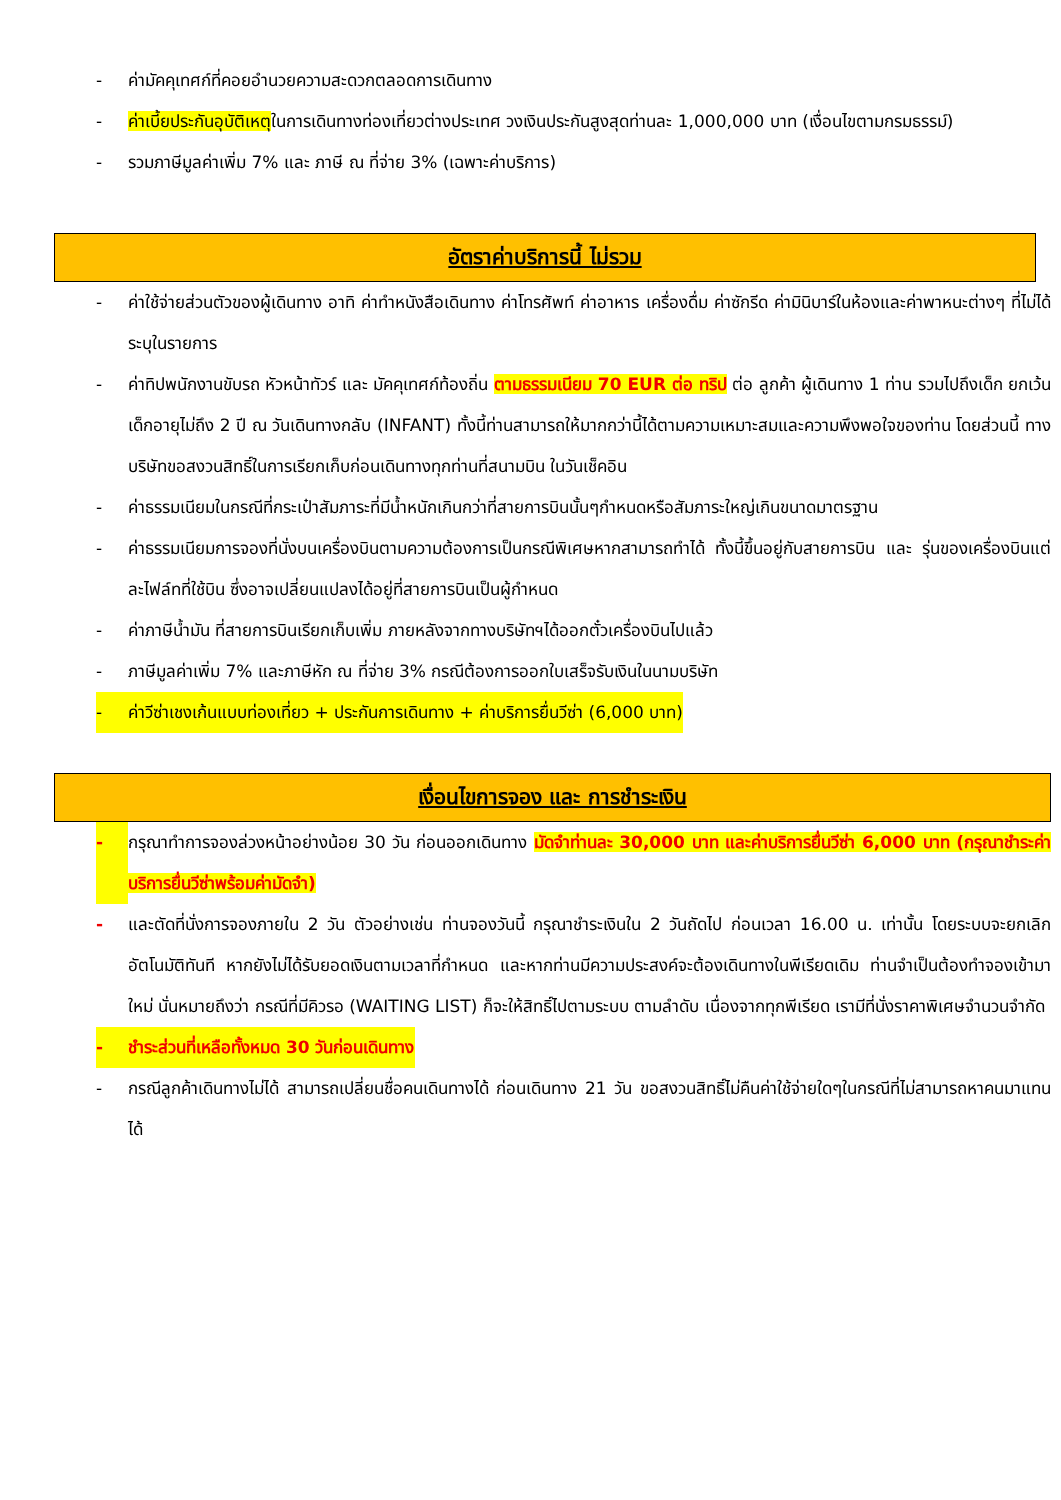- ค่ามัคคุเทศก์ที่คอยอำนวยความสะดวกตลอดการเดินทาง
- ค่าเบี้ยประกันอุบัติเหตุในการเดินทางท่องเที่ยวต่างประเทศ วงเงินประกันสูงสุดท่านละ 1,000,000 บาท (เงื่อนไขตามกรมธรรม์)
- รวมภาษีมูลค่าเพิ่ม 7% และ ภาษี ณ ที่จ่าย 3% (เฉพาะค่าบริการ)
อัตราค่าบริการนี้ ไม่รวม
- ค่าใช้จ่ายส่วนตัวของผู้เดินทาง อาทิ ค่าทำหนังสือเดินทาง ค่าโทรศัพท์ ค่าอาหาร เครื่องดื่ม ค่าซักรีด ค่ามินิบาร์ในห้องและค่าพาหนะต่างๆ ที่ไม่ได้ระบุในรายการ
- ค่าทิปพนักงานขับรถ หัวหน้าทัวร์ และ มัคคุเทศก์ท้องถิ่น ตามธรรมเนียม 70 EUR ต่อ ทริป ต่อ ลูกค้า ผู้เดินทาง 1 ท่าน รวมไปถึงเด็ก ยกเว้นเด็กอายุไม่ถึง 2 ปี ณ วันเดินทางกลับ (INFANT) ทั้งนี้ท่านสามารถให้มากกว่านี้ได้ตามความเหมาะสมและความพึงพอใจของท่าน โดยส่วนนี้ ทางบริษัทขอสงวนสิทธิ์ในการเรียกเก็บก่อนเดินทางทุกท่านที่สนามบิน ในวันเช็คอิน
- ค่าธรรมเนียมในกรณีที่กระเป๋าสัมภาระที่มีน้ำหนักเกินกว่าที่สายการบินนั้นๆกำหนดหรือสัมภาระใหญ่เกินขนาดมาตรฐาน
- ค่าธรรมเนียมการจองที่นั่งบนเครื่องบินตามความต้องการเป็นกรณีพิเศษหากสามารถทำได้ ทั้งนี้ขึ้นอยู่กับสายการบิน และ รุ่นของเครื่องบินแต่ละไฟล์ทที่ใช้บิน ซึ่งอาจเปลี่ยนแปลงได้อยู่ที่สายการบินเป็นผู้กำหนด
- ค่าภาษีน้ำมัน ที่สายการบินเรียกเก็บเพิ่ม ภายหลังจากทางบริษัทฯได้ออกตั๋วเครื่องบินไปแล้ว
- ภาษีมูลค่าเพิ่ม 7% และภาษีหัก ณ ที่จ่าย 3% กรณีต้องการออกใบเสร็จรับเงินในนามบริษัท
- ค่าวีซ่าเชงเก้นแบบท่องเที่ยว + ประกันการเดินทาง + ค่าบริการยื่นวีซ่า (6,000 บาท)
เงื่อนไขการจอง และ การชำระเงิน
- กรุณาทำการจองล่วงหน้าอย่างน้อย 30 วัน ก่อนออกเดินทาง มัดจำท่านละ 30,000 บาท และค่าบริการยื่นวีซ่า 6,000 บาท (กรุณาชำระค่าบริการยื่นวีซ่าพร้อมค่ามัดจำ)
- และตัดที่นั่งการจองภายใน 2 วัน ตัวอย่างเช่น ท่านจองวันนี้ กรุณาชำระเงินใน 2 วันถัดไป ก่อนเวลา 16.00 น. เท่านั้น โดยระบบจะยกเลิกอัตโนมัติทันที หากยังไม่ได้รับยอดเงินตามเวลาที่กำหนด และหากท่านมีความประสงค์จะต้องเดินทางในพีเรียดเดิม ท่านจำเป็นต้องทำจองเข้ามาใหม่ นั่นหมายถึงว่า กรณีที่มีคิวรอ (WAITING LIST) ก็จะให้สิทธิ์ไปตามระบบ ตามลำดับ เนื่องจากทุกพีเรียด เรามีที่นั่งราคาพิเศษจำนวนจำกัด
- ชำระส่วนที่เหลือทั้งหมด 30 วันก่อนเดินทาง
- กรณีลูกค้าเดินทางไม่ได้ สามารถเปลี่ยนชื่อคนเดินทางได้ ก่อนเดินทาง 21 วัน ขอสงวนสิทธิ์ไม่คืนค่าใช้จ่ายใดๆในกรณีที่ไม่สามารถหาคนมาแทนได้